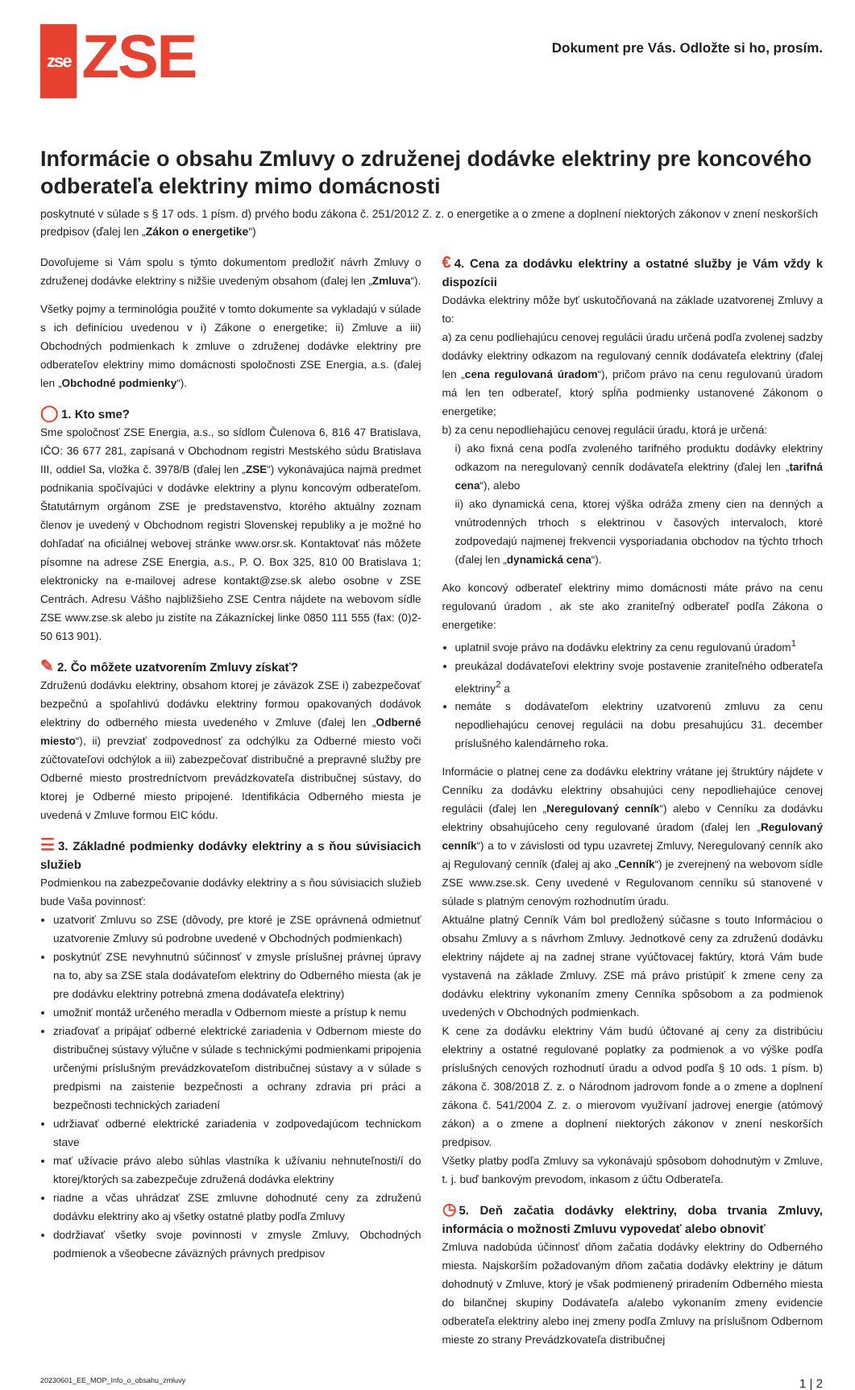zse ZSE
Dokument pre Vás. Odložte si ho, prosím.
Informácie o obsahu Zmluvy o združenej dodávke elektriny pre koncového odberateľa elektriny mimo domácnosti
poskytnuté v súlade s § 17 ods. 1 písm. d) prvého bodu zákona č. 251/2012 Z. z. o energetike a o zmene a doplnení niektorých zákonov v znení neskorších predpisov (ďalej len „Zákon o energetike“)
Dovoľujeme si Vám spolu s týmto dokumentom predložiť návrh Zmluvy o združenej dodávke elektriny s nižšie uvedeným obsahom (ďalej len „Zmluva“).
Všetky pojmy a terminológia použité v tomto dokumente sa vykladajú v súlade s ich definíciou uvedenou v i) Zákone o energetike; ii) Zmluve a iii) Obchodných podmienkach k zmluve o združenej dodávke elektriny pre odberateľov elektriny mimo domácnosti spoločnosti ZSE Energia, a.s. (ďalej len „Obchodné podmienky“).
◯ 1. Kto sme?
Sme spoločnosť ZSE Energia, a.s., so sídlom Čulenova 6, 816 47 Bratislava, IČO: 36 677 281, zapísaná v Obchodnom registri Mestského súdu Bratislava III, oddiel Sa, vložka č. 3978/B (ďalej len „ZSE“) vykonávajúca najmä predmet podnikania spočívajúci v dodávke elektriny a plynu koncovým odberateľom. Štatutárnym orgánom ZSE je predstavenstvo, ktorého aktuálny zoznam členov je uvedený v Obchodnom registri Slovenskej republiky a je možné ho dohľadať na oficiálnej webovej stránke www.orsr.sk. Kontaktovať nás môžete písomne na adrese ZSE Energia, a.s., P. O. Box 325, 810 00 Bratislava 1; elektronicky na e-mailovej adrese kontakt@zse.sk alebo osobne v ZSE Centrách. Adresu Vášho najbližšieho ZSE Centra nájdete na webovom sídle ZSE www.zse.sk alebo ju zistíte na Zákazníckej linke 0850 111 555 (fax: (0)2-50 613 901).
✎ 2. Čo môžete uzatvorením Zmluvy získať?
Združenú dodávku elektriny, obsahom ktorej je záväzok ZSE i) zabezpečovať bezpečnú a spoľahlivú dodávku elektriny formou opakovaných dodávok elektriny do odberného miesta uvedeného v Zmluve (ďalej len „Odberné miesto“), ii) prevziať zodpovednosť za odchýlku za Odberné miesto voči zúčtovateľovi odchýlok a iii) zabezpečovať distribučné a prepravné služby pre Odberné miesto prostredníctvom prevádzkovateľa distribučnej sústavy, do ktorej je Odberné miesto pripojené. Identifikácia Odberného miesta je uvedená v Zmluve formou EIC kódu.
☰ 3. Základné podmienky dodávky elektriny a s ňou súvisiacich služieb
Podmienkou na zabezpečovanie dodávky elektriny a s ňou súvisiacich služieb bude Vaša povinnosť:
uzatvoriť Zmluvu so ZSE (dôvody, pre ktoré je ZSE oprávnená odmietnuť uzatvorenie Zmluvy sú podrobne uvedené v Obchodných podmienkach)
poskytnúť ZSE nevyhnutnú súčinnosť v zmysle príslušnej právnej úpravy na to, aby sa ZSE stala dodávateľom elektriny do Odberného miesta (ak je pre dodávku elektriny potrebná zmena dodávateľa elektriny)
umožniť montáž určeného meradla v Odbernom mieste a prístup k nemu
zriaďovať a pripájať odberné elektrické zariadenia v Odbernom mieste do distribučnej sústavy výlučne v súlade s technickými podmienkami pripojenia určenými príslušným prevádzkovateľom distribučnej sústavy a v súlade s predpismi na zaistenie bezpečnosti a ochrany zdravia pri práci a bezpečnosti technických zariadení
udržiavať odberné elektrické zariadenia v zodpovedajúcom technickom stave
mať užívacie právo alebo súhlas vlastníka k užívaniu nehnuteľnosti/í do ktorej/ktorých sa zabezpečuje združená dodávka elektriny
riadne a včas uhrádzať ZSE zmluvne dohodnuté ceny za združenú dodávku elektriny ako aj všetky ostatné platby podľa Zmluvy
dodržiavať všetky svoje povinnosti v zmysle Zmluvy, Obchodných podmienok a všeobecne záväzných právnych predpisov
€ 4. Cena za dodávku elektriny a ostatné služby je Vám vždy k dispozícii
Dodávka elektriny môže byť uskutočňovaná na základe uzatvorenej Zmluvy a to:
a) za cenu podliehajúcu cenovej regulácii úradu určená podľa zvolenej sadzby dodávky elektriny odkazom na regulovaný cenník dodávateľa elektriny (ďalej len „cena regulovaná úradom“), pričom právo na cenu regulovanú úradom má len ten odberateľ, ktorý spĺňa podmienky ustanovené Zákonom o energetike;
b) za cenu nepodliehajúcu cenovej regulácii úradu, ktorá je určená:
i) ako fixná cena podľa zvoleného tarifného produktu dodávky elektriny odkazom na neregulovaný cenník dodávateľa elektriny (ďalej len „tarifná cena“), alebo
ii) ako dynamická cena, ktorej výška odráža zmeny cien na denných a vnútrodenných trhoch s elektrinou v časových intervaloch, ktoré zodpovedajú najmenej frekvencii vysporiadania obchodov na týchto trhoch (ďalej len „dynamická cena“).
Ako koncový odberateľ elektriny mimo domácnosti máte právo na cenu regulovanú úradom , ak ste ako zraniteľný odberateľ podľa Zákona o energetike:
uplatnil svoje právo na dodávku elektriny za cenu regulovanú úradom<sup>1</sup>
preukázal dodávateľovi elektriny svoje postavenie zraniteľného odberateľa elektriny<sup>2</sup> a
nemáte s dodávateľom elektriny uzatvorenú zmluvu za cenu nepodliehajúcu cenovej regulácii na dobu presahujúcu 31. december príslušného kalendárneho roka.
Informácie o platnej cene za dodávku elektriny vrátane jej štruktúry nájdete v Cenníku za dodávku elektriny obsahujúci ceny nepodliehajúce cenovej regulácii (ďalej len „Neregulovaný cenník“) alebo v Cenníku za dodávku elektriny obsahujúceho ceny regulované úradom (ďalej len „Regulovaný cenník“) a to v závislosti od typu uzavretej Zmluvy, Neregulovaný cenník ako aj Regulovaný cenník (ďalej aj ako „Cenník“) je zverejnený na webovom sídle ZSE www.zse.sk. Ceny uvedené v Regulovanom cenníku sú stanovené v súlade s platným cenovým rozhodnutím úradu.
Aktuálne platný Cenník Vám bol predložený súčasne s touto Informáciou o obsahu Zmluvy a s návrhom Zmluvy. Jednotkové ceny za združenú dodávku elektriny nájdete aj na zadnej strane vyúčtovacej faktúry, ktorá Vám bude vystavená na základe Zmluvy. ZSE má právo pristúpiť k zmene ceny za dodávku elektriny vykonaním zmeny Cenníka spôsobom a za podmienok uvedených v Obchodných podmienkach.
K cene za dodávku elektriny Vám budú účtované aj ceny za distribúciu elektriny a ostatné regulované poplatky za podmienok a vo výške podľa príslušných cenových rozhodnutí úradu a odvod podľa § 10 ods. 1 písm. b) zákona č. 308/2018 Z. z. o Národnom jadrovom fonde a o zmene a doplnení zákona č. 541/2004 Z. z. o mierovom využívaní jadrovej energie (atómový zákon) a o zmene a doplnení niektorých zákonov v znení neskorších predpisov.
Všetky platby podľa Zmluvy sa vykonávajú spôsobom dohodnutým v Zmluve, t. j. buď bankovým prevodom, inkasom z účtu Odberateľa.
◷ 5. Deň začatia dodávky elektriny, doba trvania Zmluvy, informácia o možnosti Zmluvu vypovedať alebo obnoviť
Zmluva nadobúda účinnosť dňom začatia dodávky elektriny do Odberného miesta. Najskorším požadovaným dňom začatia dodávky elektriny je dátum dohodnutý v Zmluve, ktorý je však podmienený priradením Odberného miesta do bilančnej skupiny Dodávateľa a/alebo vykonaním zmeny evidencie odberateľa elektriny alebo inej zmeny podľa Zmluvy na príslušnom Odbernom mieste zo strany Prevádzkovateľa distribučnej
20230601_EE_MOP_Info_o_obsahu_zmluvy 1 | 2